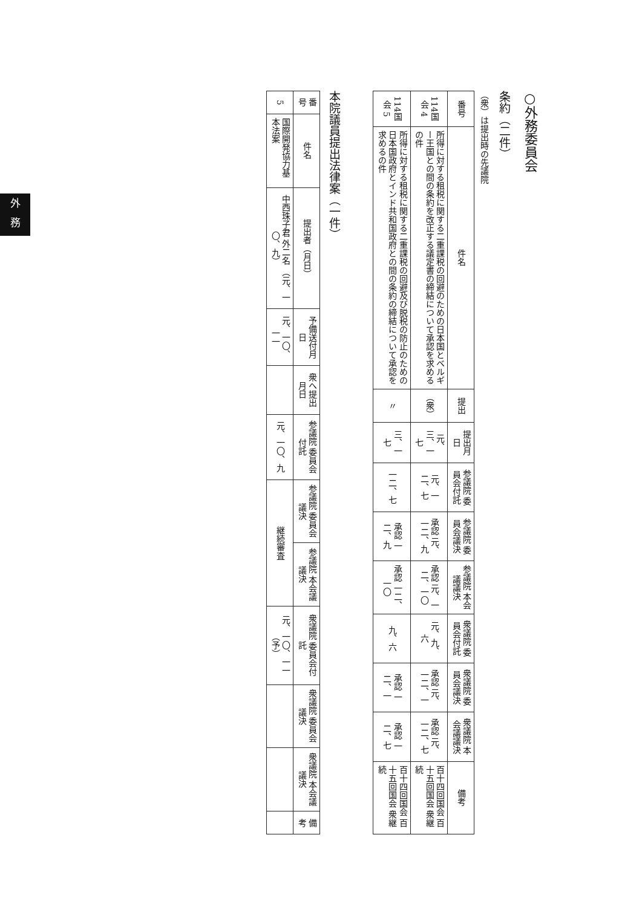外
務
○外務委員会
条約（二件）
（衆）は提出時の先議院
| 番号 | 件名 | 提出 | 提出月日 | 参議院 委員会付託 | 参議院 委員会議決 | 参議院 本会議議決 | 衆議院 委員会付託 | 衆議院 委員会議決 | 衆議院 本会議議決 | 備考 |
| 114国会 4 | 所得に対する租税に関する二重課税の回避のための日本国とベルギー王国との間の条約を改正する議定書の締結について承認を求めるの件 | （衆） | 元、三、一七 | 元、一二、七 | 承認 元、一二、九 | 承認 元、一二、一〇 | 元、九、六 | 承認 元、一二、一 | 承認 元、一二、七 | 百十四回国会 百十五回国会 衆継続 |
| 114国会 5 | 所得に対する租税に関する二重課税の回避及び脱税の防止のための日本国政府とインド共和国政府との間の条約の締結について承認を求めるの件 | 〃 | 三、一七 | 一二、七 | 承認 一二、九 | 承認 一二、一〇 | 九、六 | 承認 一二、一 | 承認 一二、七 | 百十四回国会 百十五回国会 衆継続 |
本院議員提出法律案（一件）
| 番号 | 件名 | 提出者（月日） | 予備送付月日 | 衆へ提出月日 | 参議院 委員会付託 | 参議院 委員会議決 | 参議院 本会議議決 | 衆議院 委員会付託 | 衆議院 委員会議決 | 衆議院 本会議議決 | 備考 |
| 5 | 国際開発協力基本法案 | 中西珠子君 外二名 （元、一〇、九） | 元、一〇、一一 | | 元、一〇、九 | 継続審査 | | 元、一〇、一一（予） | | | |